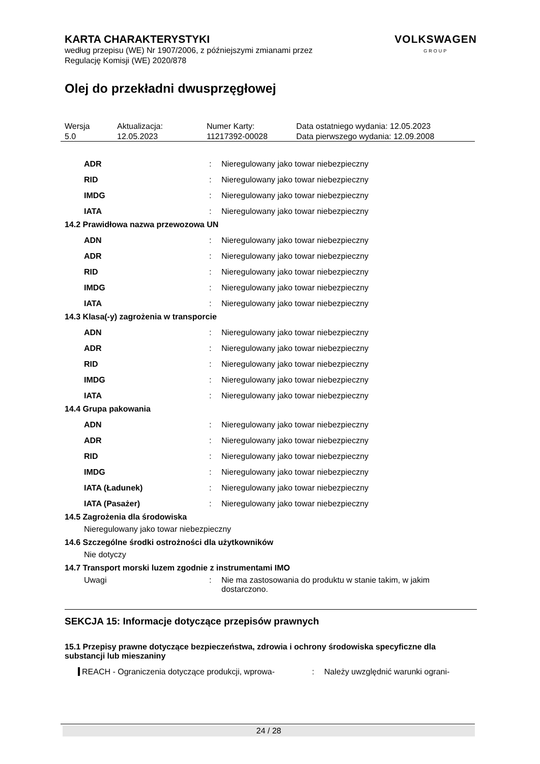VOLKSWAGEN
GROUP
KARTA CHARAKTERYSTYKI
według przepisu (WE) Nr 1907/2006, z późniejszymi zmianami przez
Regulację Komisji (WE) 2020/878
Olej do przekładni dwusprzęgłowej
| Wersja 5.0 | Aktualizacja: 12.05.2023 | Numer Karty: 11217392-00028 | Data ostatniego wydania: 12.05.2023 Data pierwszego wydania: 12.09.2008 |
| ADR | : | Nieregulowany jako towar niebezpieczny |
| RID | : | Nieregulowany jako towar niebezpieczny |
| IMDG | : | Nieregulowany jako towar niebezpieczny |
| IATA | : | Nieregulowany jako towar niebezpieczny |
14.2 Prawidłowa nazwa przewozowa UN
| ADN | : | Nieregulowany jako towar niebezpieczny |
| ADR | : | Nieregulowany jako towar niebezpieczny |
| RID | : | Nieregulowany jako towar niebezpieczny |
| IMDG | : | Nieregulowany jako towar niebezpieczny |
| IATA | : | Nieregulowany jako towar niebezpieczny |
14.3 Klasa(-y) zagrożenia w transporcie
| ADN | : | Nieregulowany jako towar niebezpieczny |
| ADR | : | Nieregulowany jako towar niebezpieczny |
| RID | : | Nieregulowany jako towar niebezpieczny |
| IMDG | : | Nieregulowany jako towar niebezpieczny |
| IATA | : | Nieregulowany jako towar niebezpieczny |
14.4 Grupa pakowania
| ADN | : | Nieregulowany jako towar niebezpieczny |
| ADR | : | Nieregulowany jako towar niebezpieczny |
| RID | : | Nieregulowany jako towar niebezpieczny |
| IMDG | : | Nieregulowany jako towar niebezpieczny |
| IATA (Ładunek) | : | Nieregulowany jako towar niebezpieczny |
| IATA (Pasażer) | : | Nieregulowany jako towar niebezpieczny |
14.5 Zagrożenia dla środowiska
Nieregulowany jako towar niebezpieczny
14.6 Szczególne środki ostrożności dla użytkowników
Nie dotyczy
14.7 Transport morski luzem zgodnie z instrumentami IMO
| Uwagi | : | Nie ma zastosowania do produktu w stanie takim, w jakim dostarczono. |
SEKCJA 15: Informacje dotyczące przepisów prawnych
15.1 Przepisy prawne dotyczące bezpieczeństwa, zdrowia i ochrony środowiska specyficzne dla substancji lub mieszaniny
| REACH - Ograniczenia dotyczące produkcji, wprowa- | : | Należy uwzględnić warunki ograni- |
24 / 28